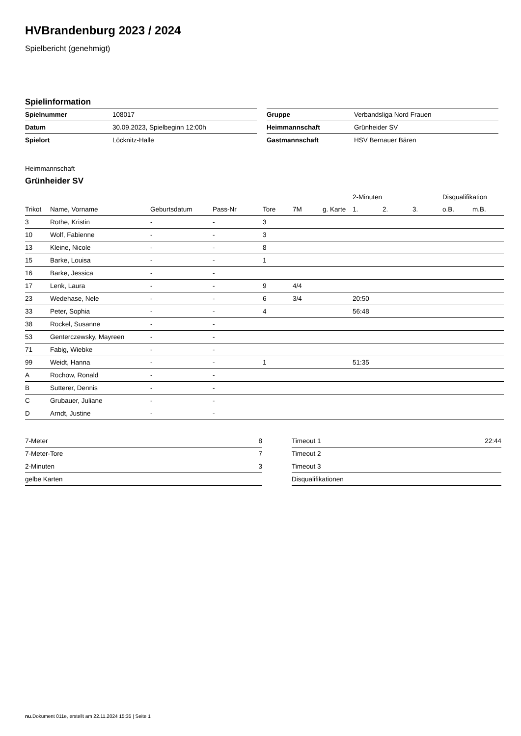HVBrandenburg 2023 / 2024
Spielbericht (genehmigt)
Spielinformation
| Spielnummer | 108017 |
| Datum | 30.09.2023, Spielbeginn 12:00h |
| Spielort | Löcknitz-Halle |
| Gruppe | Verbandsliga Nord Frauen |
| Heimmannschaft | Grünheider SV |
| Gastmannschaft | HSV Bernauer Bären |
Heimmannschaft
Grünheider SV
| | | | | | | | 2-Minuten | | | Disqualifikation | |
| --- | --- | --- | --- | --- | --- | --- | --- | --- | --- | --- | --- |
| Trikot | Name, Vorname | Geburtsdatum | Pass-Nr | Tore | 7M | g. Karte | 1. | 2. | 3. | o.B. | m.B. |
| 3 | Rothe, Kristin | - | - | 3 | | | | | | | |
| 10 | Wolf, Fabienne | - | - | 3 | | | | | | | |
| 13 | Kleine, Nicole | - | - | 8 | | | | | | | |
| 15 | Barke, Louisa | - | - | 1 | | | | | | | |
| 16 | Barke, Jessica | - | - | | | | | | | | |
| 17 | Lenk, Laura | - | - | 9 | 4/4 | | | | | | |
| 23 | Wedehase, Nele | - | - | 6 | 3/4 | | 20:50 | | | | |
| 33 | Peter, Sophia | - | - | 4 | | | 56:48 | | | | |
| 38 | Rockel, Susanne | - | - | | | | | | | | |
| 53 | Genterczewsky, Mayreen | - | - | | | | | | | | |
| 71 | Fabig, Wiebke | - | - | | | | | | | | |
| 99 | Weidt, Hanna | - | - | 1 | | | 51:35 | | | | |
| A | Rochow, Ronald | - | - | | | | | | | | |
| B | Sutterer, Dennis | - | - | | | | | | | | |
| C | Grubauer, Juliane | - | - | | | | | | | | |
| D | Arndt, Justine | - | - | | | | | | | | |
| 7-Meter | 8 |
| 7-Meter-Tore | 7 |
| 2-Minuten | 3 |
| gelbe Karten | |
| Timeout 1 | 22:44 |
| Timeout 2 | |
| Timeout 3 | |
| Disqualifikationen | |
nu.Dokument 011e, erstellt am 22.11.2024 15:35 | Seite 1